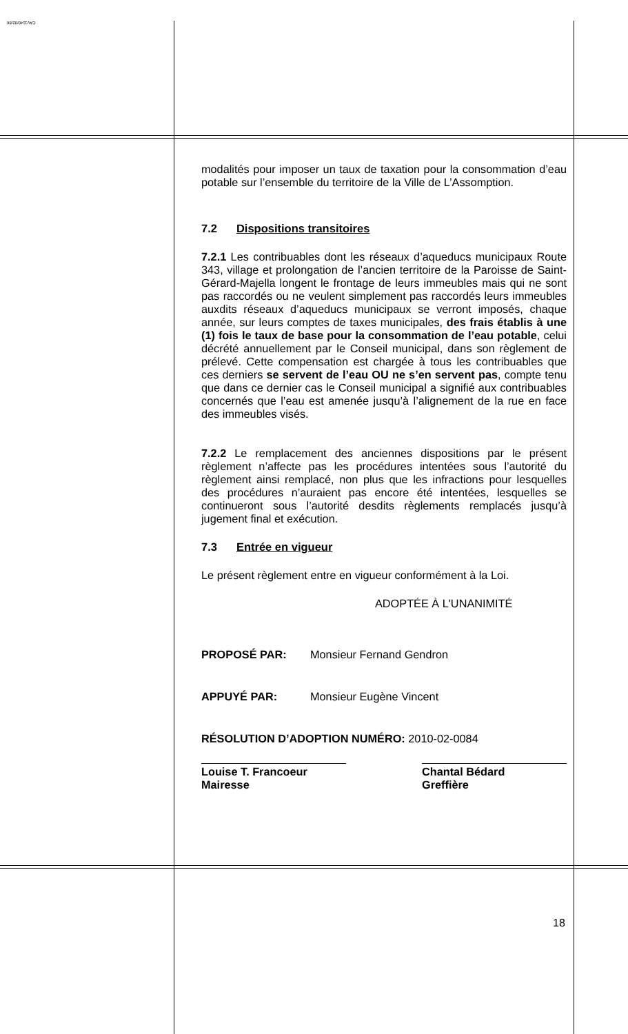CAV1140/02/86
modalités pour imposer un taux de taxation pour la consommation d’eau potable sur l’ensemble du territoire de la Ville de L’Assomption.
7.2 Dispositions transitoires
7.2.1 Les contribuables dont les réseaux d’aqueducs municipaux Route 343, village et prolongation de l’ancien territoire de la Paroisse de Saint-Gérard-Majella longent le frontage de leurs immeubles mais qui ne sont pas raccordés ou ne veulent simplement pas raccordés leurs immeubles auxdits réseaux d’aqueducs municipaux se verront imposés, chaque année, sur leurs comptes de taxes municipales, des frais établis à une (1) fois le taux de base pour la consommation de l’eau potable, celui décrété annuellement par le Conseil municipal, dans son règlement de prélevé. Cette compensation est chargée à tous les contribuables que ces derniers se servent de l’eau OU ne s’en servent pas, compte tenu que dans ce dernier cas le Conseil municipal a signifié aux contribuables concernés que l’eau est amenée jusqu’à l’alignement de la rue en face des immeubles visés.
7.2.2 Le remplacement des anciennes dispositions par le présent règlement n’affecte pas les procédures intentées sous l’autorité du règlement ainsi remplacé, non plus que les infractions pour lesquelles des procédures n’auraient pas encore été intentées, lesquelles se continueront sous l’autorité desdits règlements remplacés jusqu’à jugement final et exécution.
7.3 Entrée en vigueur
Le présent règlement entre en vigueur conformément à la Loi.
ADOPTÉE À L'UNANIMITÉ
PROPOSÉ PAR: Monsieur Fernand Gendron
APPUYÉ PAR: Monsieur Eugène Vincent
RÉSOLUTION D’ADOPTION NUMÉRO: 2010-02-0084
Louise T. Francoeur
Mairesse
Chantal Bédard
Greffière
18